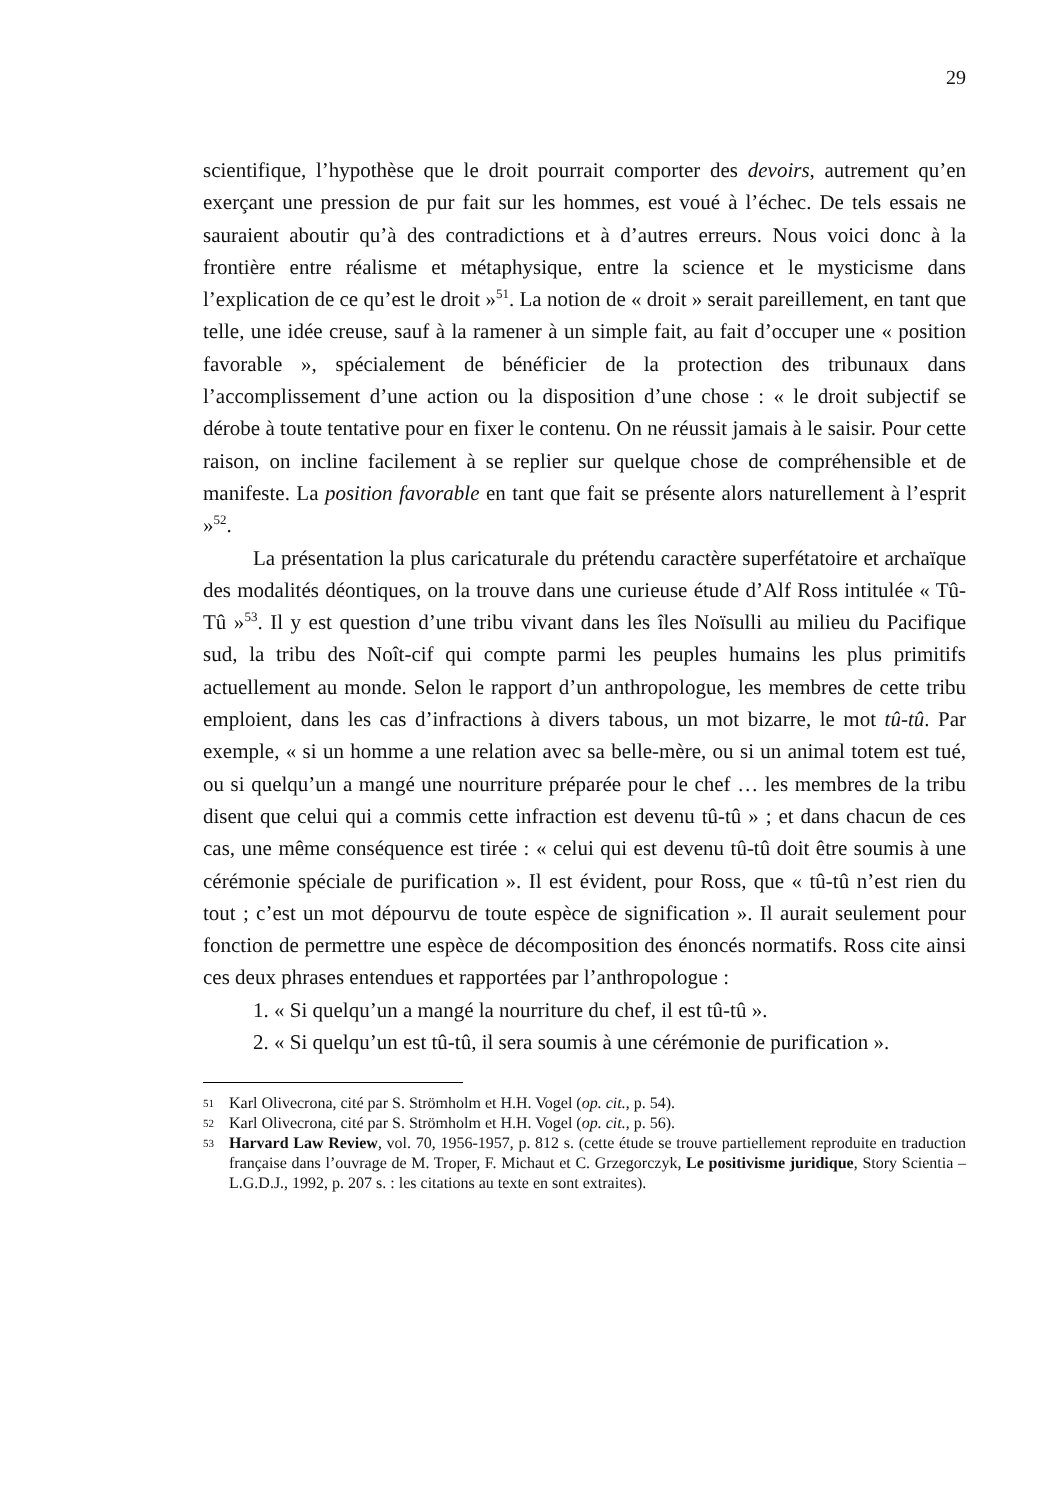29
scientifique, l’hypothèse que le droit pourrait comporter des devoirs, autrement qu’en exerçant une pression de pur fait sur les hommes, est voué à l’échec. De tels essais ne sauraient aboutir qu’à des contradictions et à d’autres erreurs. Nous voici donc à la frontière entre réalisme et métaphysique, entre la science et le mysticisme dans l’explication de ce qu’est le droit »<sup>51</sup>. La notion de « droit » serait pareillement, en tant que telle, une idée creuse, sauf à la ramener à un simple fait, au fait d’occuper une « position favorable », spécialement de bénéficier de la protection des tribunaux dans l’accomplissement d’une action ou la disposition d’une chose : « le droit subjectif se dérobe à toute tentative pour en fixer le contenu. On ne réussit jamais à le saisir. Pour cette raison, on incline facilement à se replier sur quelque chose de compréhensible et de manifeste. La position favorable en tant que fait se présente alors naturellement à l’esprit »<sup>52</sup>.
La présentation la plus caricaturale du prétendu caractère superfétatoire et archaïque des modalités déontiques, on la trouve dans une curieuse étude d’Alf Ross intitulée « Tû-Tû »<sup>53</sup>. Il y est question d’une tribu vivant dans les îles Noïsulli au milieu du Pacifique sud, la tribu des Noît-cif qui compte parmi les peuples humains les plus primitifs actuellement au monde. Selon le rapport d’un anthropologue, les membres de cette tribu emploient, dans les cas d’infractions à divers tabous, un mot bizarre, le mot tû-tû. Par exemple, « si un homme a une relation avec sa belle-mère, ou si un animal totem est tué, ou si quelqu’un a mangé une nourriture préparée pour le chef … les membres de la tribu disent que celui qui a commis cette infraction est devenu tû-tû » ; et dans chacun de ces cas, une même conséquence est tirée : « celui qui est devenu tû-tû doit être soumis à une cérémonie spéciale de purification ». Il est évident, pour Ross, que « tû-tû n’est rien du tout ; c’est un mot dépourvu de toute espèce de signification ». Il aurait seulement pour fonction de permettre une espèce de décomposition des énoncés normatifs. Ross cite ainsi ces deux phrases entendues et rapportées par l’anthropologue :
1. « Si quelqu’un a mangé la nourriture du chef, il est tû-tû ».
2. « Si quelqu’un est tû-tû, il sera soumis à une cérémonie de purification ».
51
Karl Olivecrona, cité par S. Strömholm et H.H. Vogel (op. cit., p. 54).
52
Karl Olivecrona, cité par S. Strömholm et H.H. Vogel (op. cit., p. 56).
53
Harvard Law Review, vol. 70, 1956-1957, p. 812 s. (cette étude se trouve partiellement reproduite en traduction française dans l’ouvrage de M. Troper, F. Michaut et C. Grzegorczyk, Le positivisme juridique, Story Scientia – L.G.D.J., 1992, p. 207 s. : les citations au texte en sont extraites).